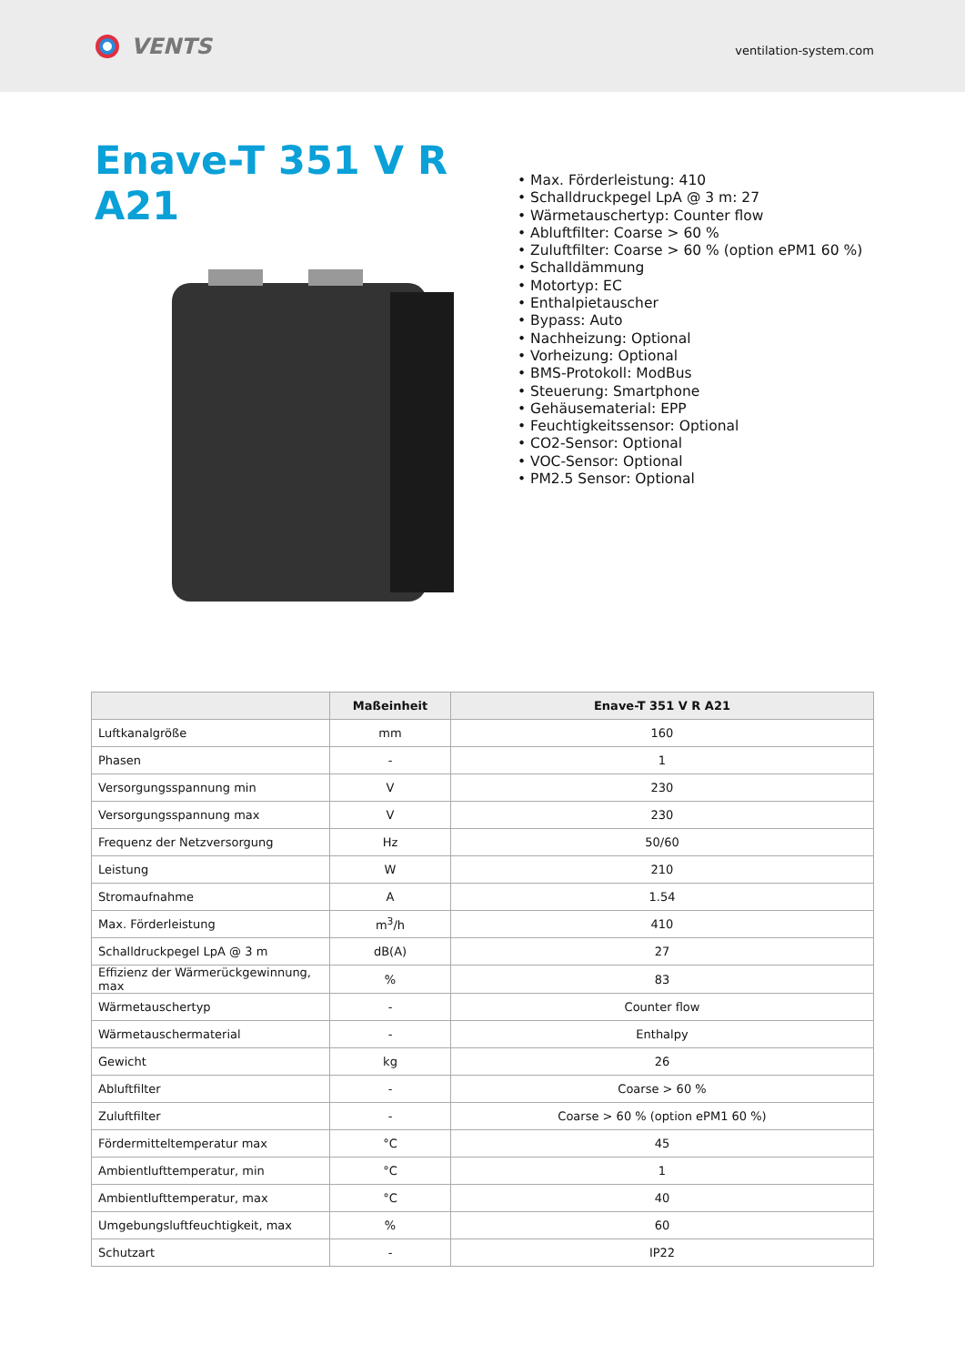VENTS
ventilation-system.com
Enave-T 351 V R A21
• Max. Förderleistung: 410
• Schalldruckpegel LpA @ 3 m: 27
• Wärmetauschertyp: Counter flow
• Abluftfilter: Coarse > 60 %
• Zuluftfilter: Coarse > 60 % (option ePM1 60 %)
• Schalldämmung
• Motortyp: EC
• Enthalpietauscher
• Bypass: Auto
• Nachheizung: Optional
• Vorheizung: Optional
• BMS-Protokoll: ModBus
• Steuerung: Smartphone
• Gehäusematerial: EPP
• Feuchtigkeitssensor: Optional
• CO2-Sensor: Optional
• VOC-Sensor: Optional
• PM2.5 Sensor: Optional
| | Maßeinheit | Enave-T 351 V R A21 |
| --- | --- | --- |
| Luftkanalgröße | mm | 160 |
| Phasen | - | 1 |
| Versorgungsspannung min | V | 230 |
| Versorgungsspannung max | V | 230 |
| Frequenz der Netzversorgung | Hz | 50/60 |
| Leistung | W | 210 |
| Stromaufnahme | A | 1.54 |
| Max. Förderleistung | m<sup>3</sup>/h | 410 |
| Schalldruckpegel LpA @ 3 m | dB(A) | 27 |
| Effizienz der Wärmerückgewinnung, max | % | 83 |
| Wärmetauschertyp | - | Counter flow |
| Wärmetauschermaterial | - | Enthalpy |
| Gewicht | kg | 26 |
| Abluftfilter | - | Coarse > 60 % |
| Zuluftfilter | - | Coarse > 60 % (option ePM1 60 %) |
| Fördermitteltemperatur max | °C | 45 |
| Ambientlufttemperatur, min | °C | 1 |
| Ambientlufttemperatur, max | °C | 40 |
| Umgebungsluftfeuchtigkeit, max | % | 60 |
| Schutzart | - | IP22 |